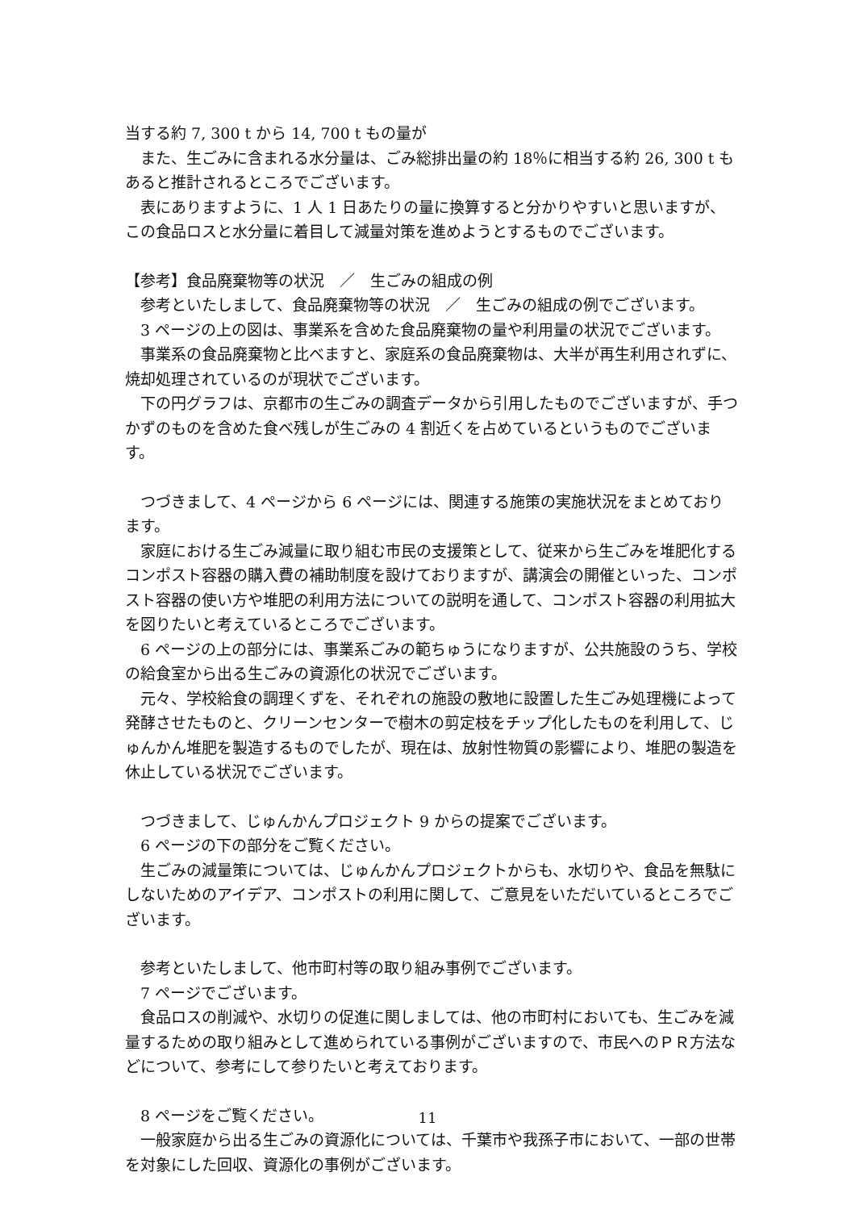当する約 7, 300 t から 14, 700 t もの量が
また、生ごみに含まれる水分量は、ごみ総排出量の約 18％に相当する約 26, 300 t もあると推計されるところでございます。
表にありますように、1 人 1 日あたりの量に換算すると分かりやすいと思いますが、この食品ロスと水分量に着目して減量対策を進めようとするものでございます。
【参考】食品廃棄物等の状況　／　生ごみの組成の例
参考といたしまして、食品廃棄物等の状況　／　生ごみの組成の例でございます。
3 ページの上の図は、事業系を含めた食品廃棄物の量や利用量の状況でございます。
事業系の食品廃棄物と比べますと、家庭系の食品廃棄物は、大半が再生利用されずに、焼却処理されているのが現状でございます。
下の円グラフは、京都市の生ごみの調査データから引用したものでございますが、手つかずのものを含めた食べ残しが生ごみの 4 割近くを占めているというものでございます。
つづきまして、4 ページから 6 ページには、関連する施策の実施状況をまとめております。
家庭における生ごみ減量に取り組む市民の支援策として、従来から生ごみを堆肥化するコンポスト容器の購入費の補助制度を設けておりますが、講演会の開催といった、コンポスト容器の使い方や堆肥の利用方法についての説明を通して、コンポスト容器の利用拡大を図りたいと考えているところでございます。
6 ページの上の部分には、事業系ごみの範ちゅうになりますが、公共施設のうち、学校の給食室から出る生ごみの資源化の状況でございます。
元々、学校給食の調理くずを、それぞれの施設の敷地に設置した生ごみ処理機によって発酵させたものと、クリーンセンターで樹木の剪定枝をチップ化したものを利用して、じゅんかん堆肥を製造するものでしたが、現在は、放射性物質の影響により、堆肥の製造を休止している状況でございます。
つづきまして、じゅんかんプロジェクト 9 からの提案でございます。
6 ページの下の部分をご覧ください。
生ごみの減量策については、じゅんかんプロジェクトからも、水切りや、食品を無駄にしないためのアイデア、コンポストの利用に関して、ご意見をいただいているところでございます。
参考といたしまして、他市町村等の取り組み事例でございます。
7 ページでございます。
食品ロスの削減や、水切りの促進に関しましては、他の市町村においても、生ごみを減量するための取り組みとして進められている事例がございますので、市民へのＰＲ方法などについて、参考にして参りたいと考えております。
8 ページをご覧ください。
一般家庭から出る生ごみの資源化については、千葉市や我孫子市において、一部の世帯を対象にした回収、資源化の事例がございます。
11